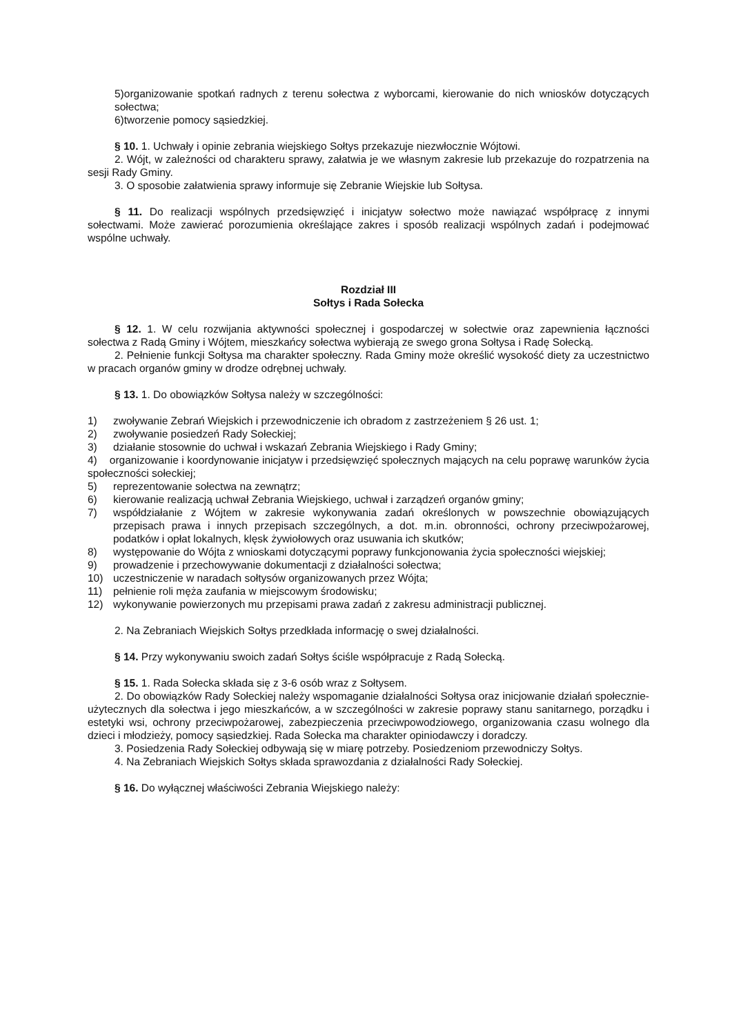5)organizowanie spotkań radnych z terenu sołectwa z wyborcami, kierowanie do nich wniosków dotyczących sołectwa;
6)tworzenie pomocy sąsiedzkiej.
§ 10. 1. Uchwały i opinie zebrania wiejskiego Sołtys przekazuje niezwłocznie Wójtowi.
2. Wójt, w zależności od charakteru sprawy, załatwia je we własnym zakresie lub przekazuje do rozpatrzenia na sesji Rady Gminy.
3. O sposobie załatwienia sprawy informuje się Zebranie Wiejskie lub Sołtysa.
§ 11. Do realizacji wspólnych przedsięwzięć i inicjatyw sołectwo może nawiązać współpracę z innymi sołectwami. Może zawierać porozumienia określające zakres i sposób realizacji wspólnych zadań i podejmować wspólne uchwały.
Rozdział III
Sołtys i Rada Sołecka
§ 12. 1. W celu rozwijania aktywności społecznej i gospodarczej w sołectwie oraz zapewnienia łączności sołectwa z Radą Gminy i Wójtem, mieszkańcy sołectwa wybierają ze swego grona Sołtysa i Radę Sołecką.
2. Pełnienie funkcji Sołtysa ma charakter społeczny. Rada Gminy może określić wysokość diety za uczestnictwo w pracach organów gminy w drodze odrębnej uchwały.
§ 13. 1. Do obowiązków Sołtysa należy w szczególności:
1) zwoływanie Zebrań Wiejskich i przewodniczenie ich obradom z zastrzeżeniem § 26 ust. 1;
2) zwoływanie posiedzeń Rady Sołeckiej;
3) działanie stosownie do uchwał i wskazań Zebrania Wiejskiego i Rady Gminy;
4) organizowanie i koordynowanie inicjatyw i przedsięwzięć społecznych mających na celu poprawę warunków życia społeczności sołeckiej;
5) reprezentowanie sołectwa na zewnątrz;
6) kierowanie realizacją uchwał Zebrania Wiejskiego, uchwał i zarządzeń organów gminy;
7) współdziałanie z Wójtem w zakresie wykonywania zadań określonych w powszechnie obowiązujących przepisach prawa i innych przepisach szczególnych, a dot. m.in. obronności, ochrony przeciwpożarowej, podatków i opłat lokalnych, klęsk żywiołowych oraz usuwania ich skutków;
8) występowanie do Wójta z wnioskami dotyczącymi poprawy funkcjonowania życia społeczności wiejskiej;
9) prowadzenie i przechowywanie dokumentacji z działalności sołectwa;
10) uczestniczenie w naradach sołtysów organizowanych przez Wójta;
11) pełnienie roli męża zaufania w miejscowym środowisku;
12) wykonywanie powierzonych mu przepisami prawa zadań z zakresu administracji publicznej.
2. Na Zebraniach Wiejskich Sołtys przedkłada informację o swej działalności.
§ 14. Przy wykonywaniu swoich zadań Sołtys ściśle współpracuje z Radą Sołecką.
§ 15. 1. Rada Sołecka składa się z 3-6 osób wraz z Sołtysem.
2. Do obowiązków Rady Sołeckiej należy wspomaganie działalności Sołtysa oraz inicjowanie działań społecznie-użytecznych dla sołectwa i jego mieszkańców, a w szczególności w zakresie poprawy stanu sanitarnego, porządku i estetyki wsi, ochrony przeciwpożarowej, zabezpieczenia przeciwpowodziowego, organizowania czasu wolnego dla dzieci i młodzieży, pomocy sąsiedzkiej. Rada Sołecka ma charakter opiniodawczy i doradczy.
3. Posiedzenia Rady Sołeckiej odbywają się w miarę potrzeby. Posiedzeniom przewodniczy Sołtys.
4. Na Zebraniach Wiejskich Sołtys składa sprawozdania z działalności Rady Sołeckiej.
§ 16. Do wyłącznej właściwości Zebrania Wiejskiego należy: